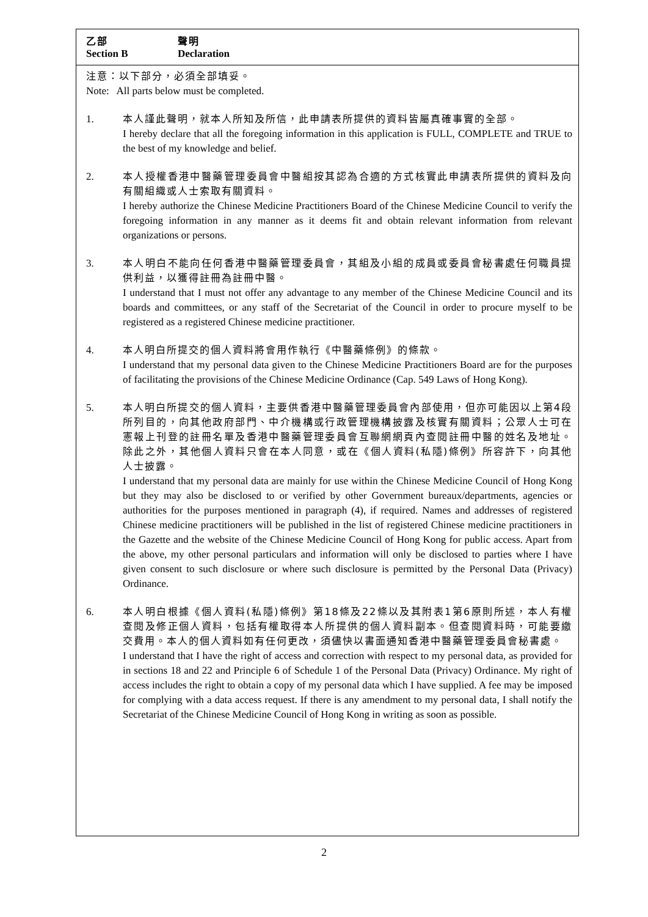乙部 聲明
Section B Declaration
注意：以下部分，必須全部填妥。
Note: All parts below must be completed.
1. 本人謹此聲明，就本人所知及所信，此申請表所提供的資料皆屬真確事實的全部。
I hereby declare that all the foregoing information in this application is FULL, COMPLETE and TRUE to the best of my knowledge and belief.
2. 本人授權香港中醫藥管理委員會中醫組按其認為合適的方式核實此申請表所提供的資料及向有關組織或人士索取有關資料。
I hereby authorize the Chinese Medicine Practitioners Board of the Chinese Medicine Council to verify the foregoing information in any manner as it deems fit and obtain relevant information from relevant organizations or persons.
3. 本人明白不能向任何香港中醫藥管理委員會，其組及小組的成員或委員會秘書處任何職員提供利益，以獲得註冊為註冊中醫。
I understand that I must not offer any advantage to any member of the Chinese Medicine Council and its boards and committees, or any staff of the Secretariat of the Council in order to procure myself to be registered as a registered Chinese medicine practitioner.
4. 本人明白所提交的個人資料將會用作執行《中醫藥條例》的條款。
I understand that my personal data given to the Chinese Medicine Practitioners Board are for the purposes of facilitating the provisions of the Chinese Medicine Ordinance (Cap. 549 Laws of Hong Kong).
5. 本人明白所提交的個人資料，主要供香港中醫藥管理委員會內部使用，但亦可能因以上第4段所列目的，向其他政府部門、中介機構或行政管理機構披露及核實有關資料；公眾人士可在憲報上刊登的註冊名單及香港中醫藥管理委員會互聯網網頁內查閱註冊中醫的姓名及地址。除此之外，其他個人資料只會在本人同意，或在《個人資料(私隱)條例》所容許下，向其他人士披露。
I understand that my personal data are mainly for use within the Chinese Medicine Council of Hong Kong but they may also be disclosed to or verified by other Government bureaux/departments, agencies or authorities for the purposes mentioned in paragraph (4), if required. Names and addresses of registered Chinese medicine practitioners will be published in the list of registered Chinese medicine practitioners in the Gazette and the website of the Chinese Medicine Council of Hong Kong for public access. Apart from the above, my other personal particulars and information will only be disclosed to parties where I have given consent to such disclosure or where such disclosure is permitted by the Personal Data (Privacy) Ordinance.
6. 本人明白根據《個人資料(私隱)條例》第18條及22條以及其附表1第6原則所述，本人有權查閱及修正個人資料，包括有權取得本人所提供的個人資料副本。但查閱資料時，可能要繳交費用。本人的個人資料如有任何更改，須儘快以書面通知香港中醫藥管理委員會秘書處。
I understand that I have the right of access and correction with respect to my personal data, as provided for in sections 18 and 22 and Principle 6 of Schedule 1 of the Personal Data (Privacy) Ordinance. My right of access includes the right to obtain a copy of my personal data which I have supplied. A fee may be imposed for complying with a data access request. If there is any amendment to my personal data, I shall notify the Secretariat of the Chinese Medicine Council of Hong Kong in writing as soon as possible.
2